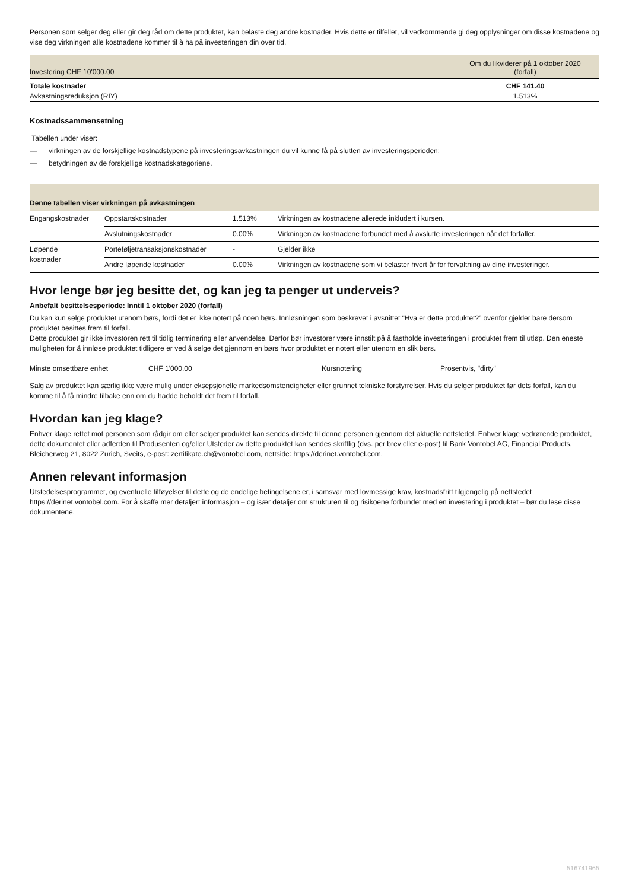Personen som selger deg eller gir deg råd om dette produktet, kan belaste deg andre kostnader. Hvis dette er tilfellet, vil vedkommende gi deg opplysninger om disse kostnadene og vise deg virkningen alle kostnadene kommer til å ha på investeringen din over tid.
| Investering CHF 10'000.00 | Om du likviderer på 1 oktober 2020 (forfall) |
| --- | --- |
| Totale kostnader | CHF 141.40 |
| Avkastningsreduksjon (RIY) | 1.513% |
Kostnadssammensetning
Tabellen under viser:
— virkningen av de forskjellige kostnadstypene på investeringsavkastningen du vil kunne få på slutten av investeringsperioden;
— betydningen av de forskjellige kostnadskategoriene.
| Denne tabellen viser virkningen på avkastningen | | | |
| Engangskostnader | Oppstartskostnader | 1.513% | Virkningen av kostnadene allerede inkludert i kursen. |
| | Avslutningskostnader | 0.00% | Virkningen av kostnadene forbundet med å avslutte investeringen når det forfaller. |
| Løpende kostnader | Porteføljetransaksjonskostnader | - | Gjelder ikke |
| | Andre løpende kostnader | 0.00% | Virkningen av kostnadene som vi belaster hvert år for forvaltning av dine investeringer. |
Hvor lenge bør jeg besitte det, og kan jeg ta penger ut underveis?
Anbefalt besittelsesperiode: Inntil 1 oktober 2020 (forfall)
Du kan kun selge produktet utenom børs, fordi det er ikke notert på noen børs. Innløsningen som beskrevet i avsnittet “Hva er dette produktet?” ovenfor gjelder bare dersom produktet besittes frem til forfall.
Dette produktet gir ikke investoren rett til tidlig terminering eller anvendelse. Derfor bør investorer være innstilt på å fastholde investeringen i produktet frem til utløp. Den eneste muligheten for å innløse produktet tidligere er ved å selge det gjennom en børs hvor produktet er notert eller utenom en slik børs.
| Minste omsettbare enhet | CHF 1'000.00 | Kursnotering | Prosentvis, "dirty" |
Salg av produktet kan særlig ikke være mulig under eksepsjonelle markedsomstendigheter eller grunnet tekniske forstyrrelser. Hvis du selger produktet før dets forfall, kan du komme til å få mindre tilbake enn om du hadde beholdt det frem til forfall.
Hvordan kan jeg klage?
Enhver klage rettet mot personen som rådgir om eller selger produktet kan sendes direkte til denne personen gjennom det aktuelle nettstedet. Enhver klage vedrørende produktet, dette dokumentet eller adferden til Produsenten og/eller Utsteder av dette produktet kan sendes skriftlig (dvs. per brev eller e-post) til Bank Vontobel AG, Financial Products, Bleicherweg 21, 8022 Zurich, Sveits, e-post: zertifikate.ch@vontobel.com, nettside: https://derinet.vontobel.com.
Annen relevant informasjon
Utstedelsesprogrammet, og eventuelle tilføyelser til dette og de endelige betingelsene er, i samsvar med lovmessige krav, kostnadsfritt tilgjengelig på nettstedet https://derinet.vontobel.com. For å skaffe mer detaljert informasjon – og især detaljer om strukturen til og risikoene forbundet med en investering i produktet – bør du lese disse dokumentene.
516741965